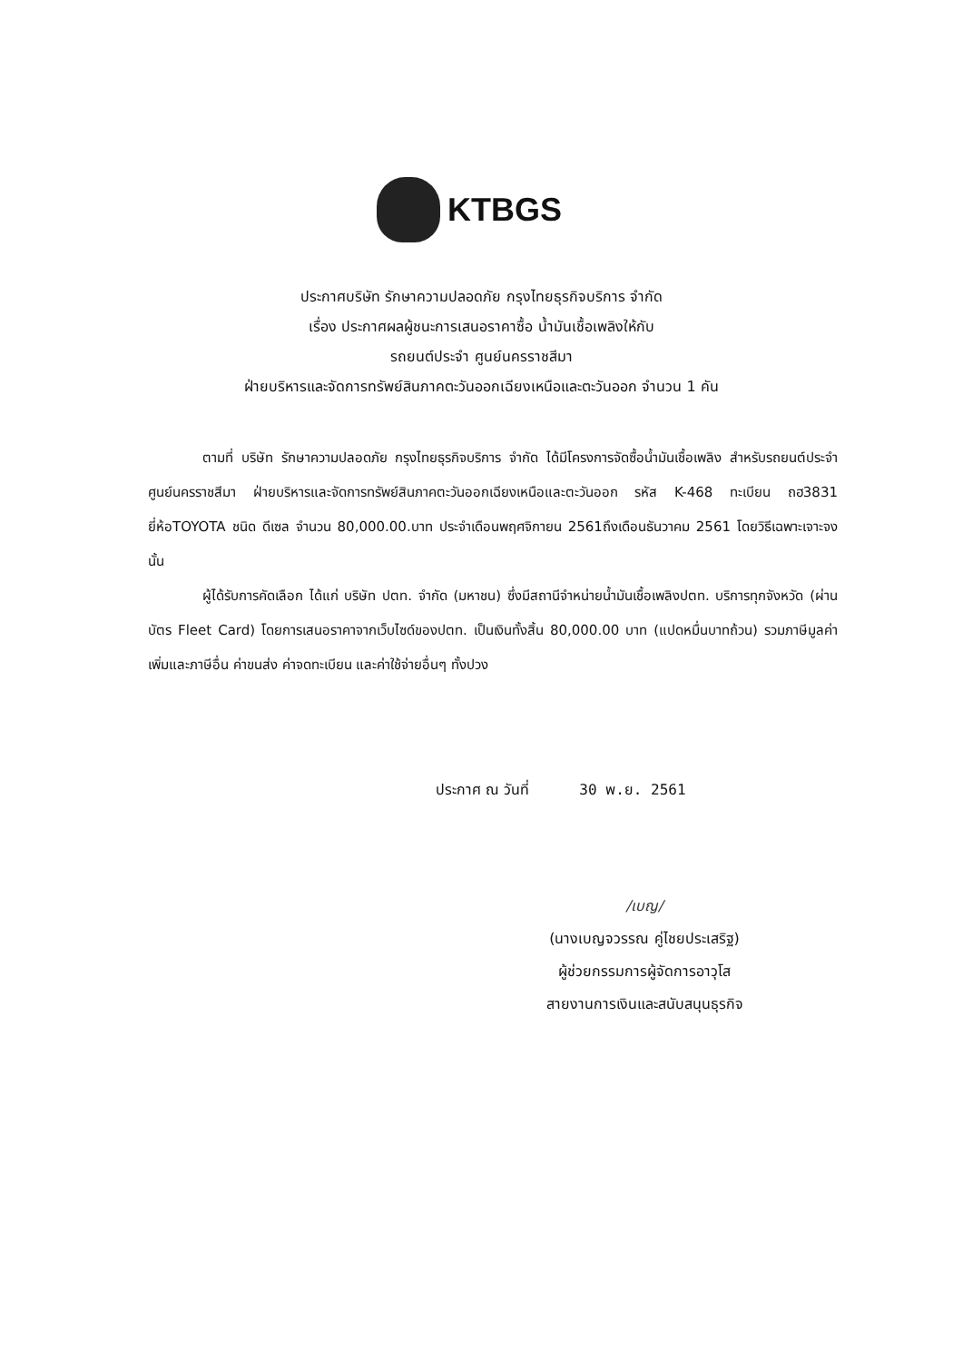KTBGS
ประกาศบริษัท รักษาความปลอดภัย กรุงไทยธุรกิจบริการ จำกัด
เรื่อง ประกาศผลผู้ชนะการเสนอราคาซื้อ น้ำมันเชื้อเพลิงให้กับ
รถยนต์ประจำ ศูนย์นครราชสีมา
ฝ่ายบริหารและจัดการทรัพย์สินภาคตะวันออกเฉียงเหนือและตะวันออก จำนวน 1 คัน
ตามที่ บริษัท รักษาความปลอดภัย กรุงไทยธุรกิจบริการ จำกัด ได้มีโครงการจัดซื้อน้ำมันเชื้อเพลิง สำหรับรถยนต์ประจำ ศูนย์นครราชสีมา ฝ่ายบริหารและจัดการทรัพย์สินภาคตะวันออกเฉียงเหนือและตะวันออก รหัส K-468 ทะเบียน ถฮ3831 ยี่ห้อTOYOTA ชนิด ดีเซล จำนวน 80,000.00.บาท ประจำเดือนพฤศจิกายน 2561ถึงเดือนธันวาคม 2561 โดยวิธีเฉพาะเจาะจง นั้น
ผู้ได้รับการคัดเลือก ได้แก่ บริษัท ปตท. จำกัด (มหาชน) ซึ่งมีสถานีจำหน่ายน้ำมันเชื้อเพลิงปตท. บริการทุกจังหวัด (ผ่านบัตร Fleet Card) โดยการเสนอราคาจากเว็บไซด์ของปตท. เป็นเงินทั้งสิ้น 80,000.00 บาท (แปดหมื่นบาทถ้วน) รวมภาษีมูลค่าเพิ่มและภาษีอื่น ค่าขนส่ง ค่าจดทะเบียน และค่าใช้จ่ายอื่นๆ ทั้งปวง
ประกาศ ณ วันที่ 30 พ.ย. 2561
/เบญ/
(นางเบญจวรรณ คู่ไชยประเสริฐ)
ผู้ช่วยกรรมการผู้จัดการอาวุโส
สายงานการเงินและสนับสนุนธุรกิจ